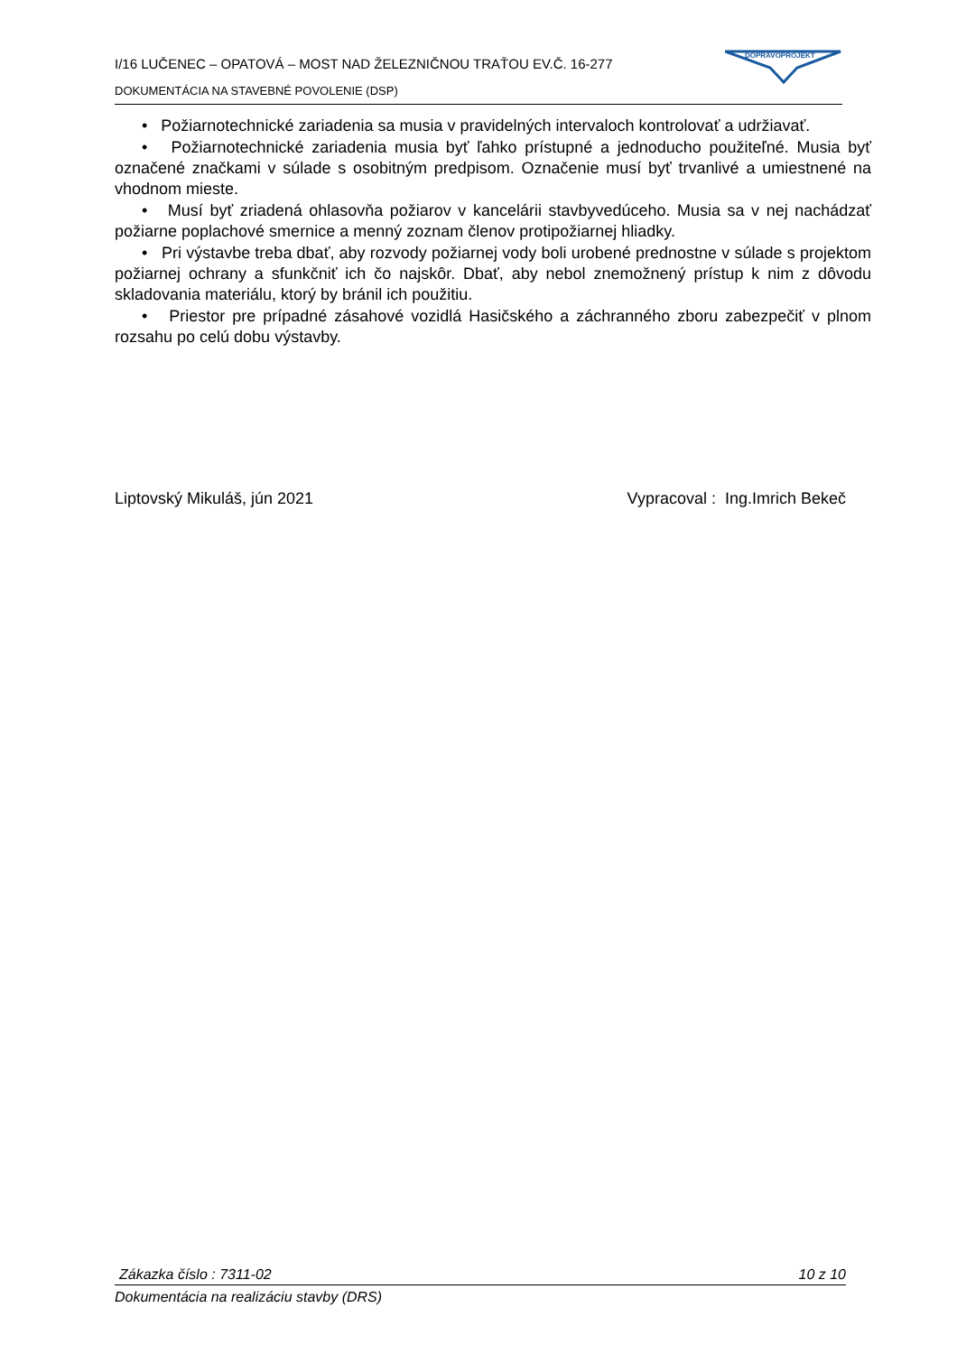I/16 LUČENEC – OPATOVÁ – MOST NAD ŽELEZNIČNOU TRAŤOU EV.Č. 16-277
DOKUMENTÁCIA NA STAVEBNÉ POVOLENIE (DSP)
DOPRAVOPROJEKT
• Požiarnotechnické zariadenia sa musia v pravidelných intervaloch kontrolovať a udržiavať.
• Požiarnotechnické zariadenia musia byť ľahko prístupné a jednoducho použiteľné. Musia byť označené značkami v súlade s osobitným predpisom. Označenie musí byť trvanlivé a umiestnené na vhodnom mieste.
• Musí byť zriadená ohlasovňa požiarov v kancelárii stavbyvedúceho. Musia sa v nej nachádzať požiarne poplachové smernice a menný zoznam členov protipožiarnej hliadky.
• Pri výstavbe treba dbať, aby rozvody požiarnej vody boli urobené prednostne v súlade s projektom požiarnej ochrany a sfunkčniť ich čo najskôr. Dbať, aby nebol znemožnený prístup k nim z dôvodu skladovania materiálu, ktorý by bránil ich použitiu.
• Priestor pre prípadné zásahové vozidlá Hasičského a záchranného zboru zabezpečiť v plnom rozsahu po celú dobu výstavby.
Liptovský Mikuláš, jún 2021 Vypracoval : Ing.Imrich Bekeč
Zákazka číslo : 7311-02 10 z 10
Dokumentácia na realizáciu stavby (DRS)